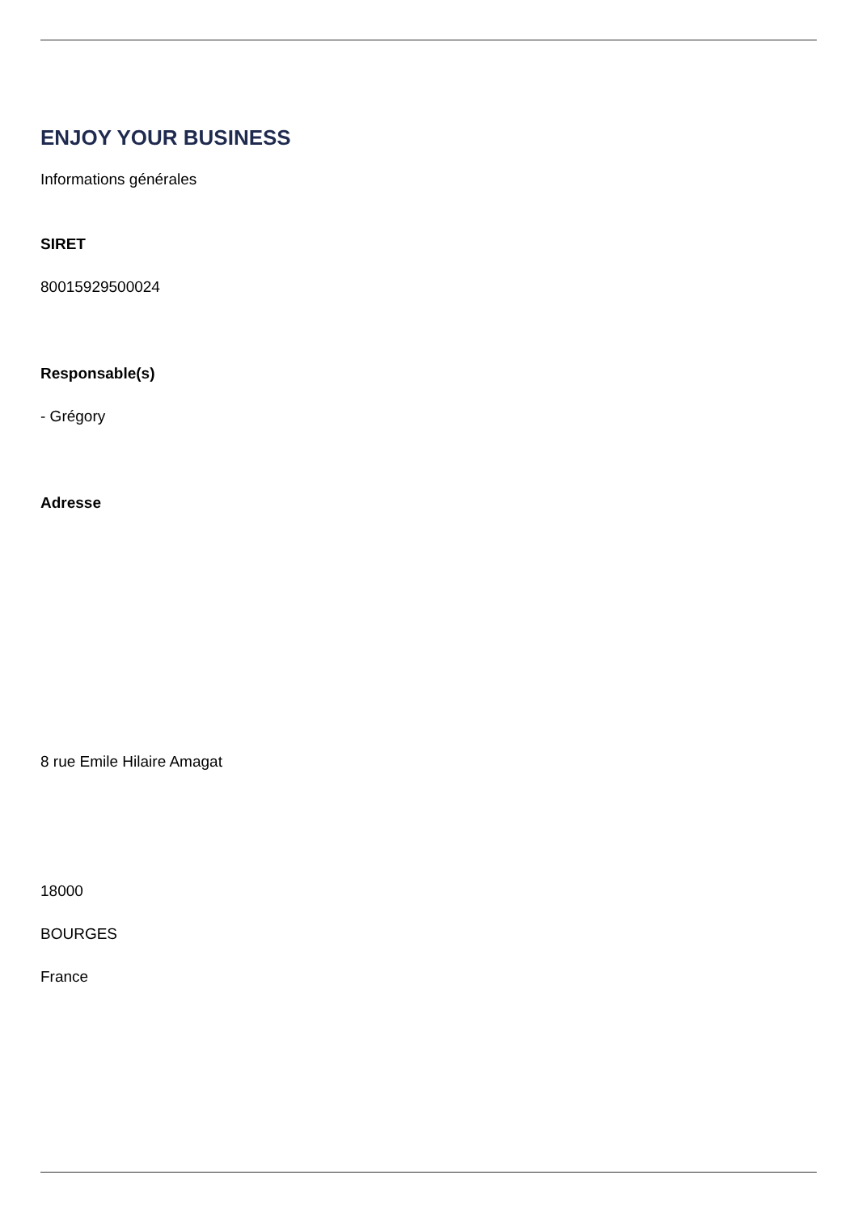ENJOY YOUR BUSINESS
Informations générales
SIRET
80015929500024
Responsable(s)
- Grégory
Adresse
8 rue Emile Hilaire Amagat
18000
BOURGES
France